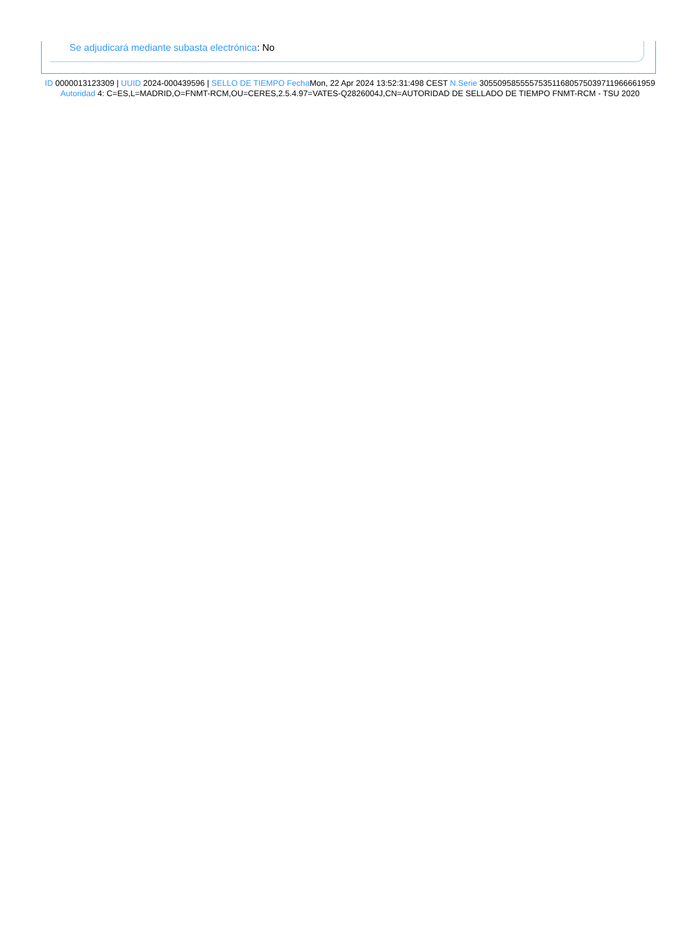Se adjudicará mediante subasta electrónica: No
ID 0000013123309 | UUID 2024-000439596 | SELLO DE TIEMPO Fecha Mon, 22 Apr 2024 13:52:31:498 CEST N.Serie 305509585555753511680575039711966661959 Autoridad 4: C=ES,L=MADRID,O=FNMT-RCM,OU=CERES,2.5.4.97=VATES-Q2826004J,CN=AUTORIDAD DE SELLADO DE TIEMPO FNMT-RCM - TSU 2020